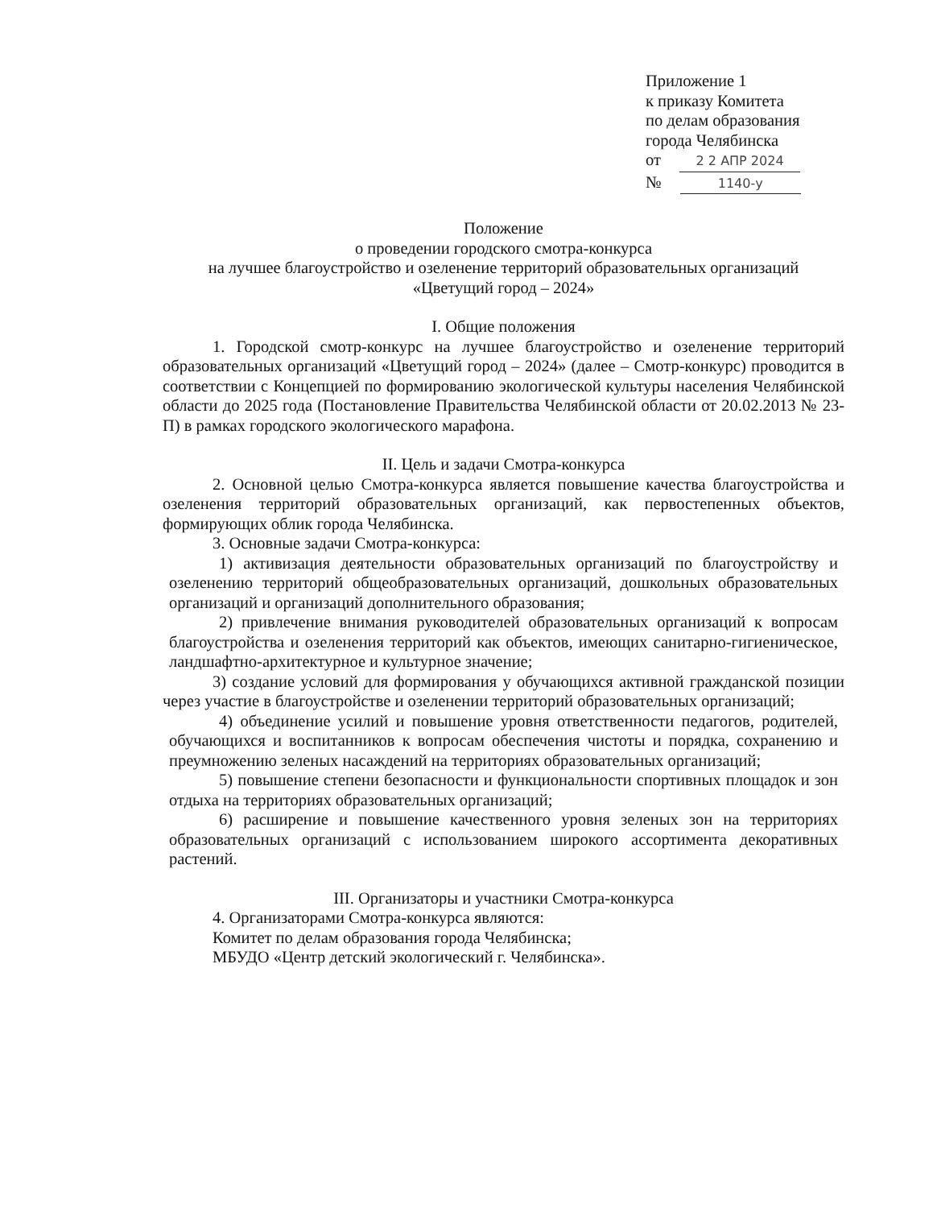Приложение 1
к приказу Комитета
по делам образования
города Челябинска
от 2 2 АПР 2024
№ 1140-у
Положение
о проведении городского смотра-конкурса
на лучшее благоустройство и озеленение территорий образовательных организаций
«Цветущий город – 2024»
I. Общие положения
1. Городской смотр-конкурс на лучшее благоустройство и озеленение территорий образовательных организаций «Цветущий город – 2024» (далее – Смотр-конкурс) проводится в соответствии с Концепцией по формированию экологической культуры населения Челябинской области до 2025 года (Постановление Правительства Челябинской области от 20.02.2013 № 23-П) в рамках городского экологического марафона.
II. Цель и задачи Смотра-конкурса
2. Основной целью Смотра-конкурса является повышение качества благоустройства и озеленения территорий образовательных организаций, как первостепенных объектов, формирующих облик города Челябинска.
3. Основные задачи Смотра-конкурса:
1) активизация деятельности образовательных организаций по благоустройству и озеленению территорий общеобразовательных организаций, дошкольных образовательных организаций и организаций дополнительного образования;
2) привлечение внимания руководителей образовательных организаций к вопросам благоустройства и озеленения территорий как объектов, имеющих санитарно-гигиеническое, ландшафтно-архитектурное и культурное значение;
3) создание условий для формирования у обучающихся активной гражданской позиции через участие в благоустройстве и озеленении территорий образовательных организаций;
4) объединение усилий и повышение уровня ответственности педагогов, родителей, обучающихся и воспитанников к вопросам обеспечения чистоты и порядка, сохранению и преумножению зеленых насаждений на территориях образовательных организаций;
5) повышение степени безопасности и функциональности спортивных площадок и зон отдыха на территориях образовательных организаций;
6) расширение и повышение качественного уровня зеленых зон на территориях образовательных организаций с использованием широкого ассортимента декоративных растений.
III. Организаторы и участники Смотра-конкурса
4. Организаторами Смотра-конкурса являются:
Комитет по делам образования города Челябинска;
МБУДО «Центр детский экологический г. Челябинска».